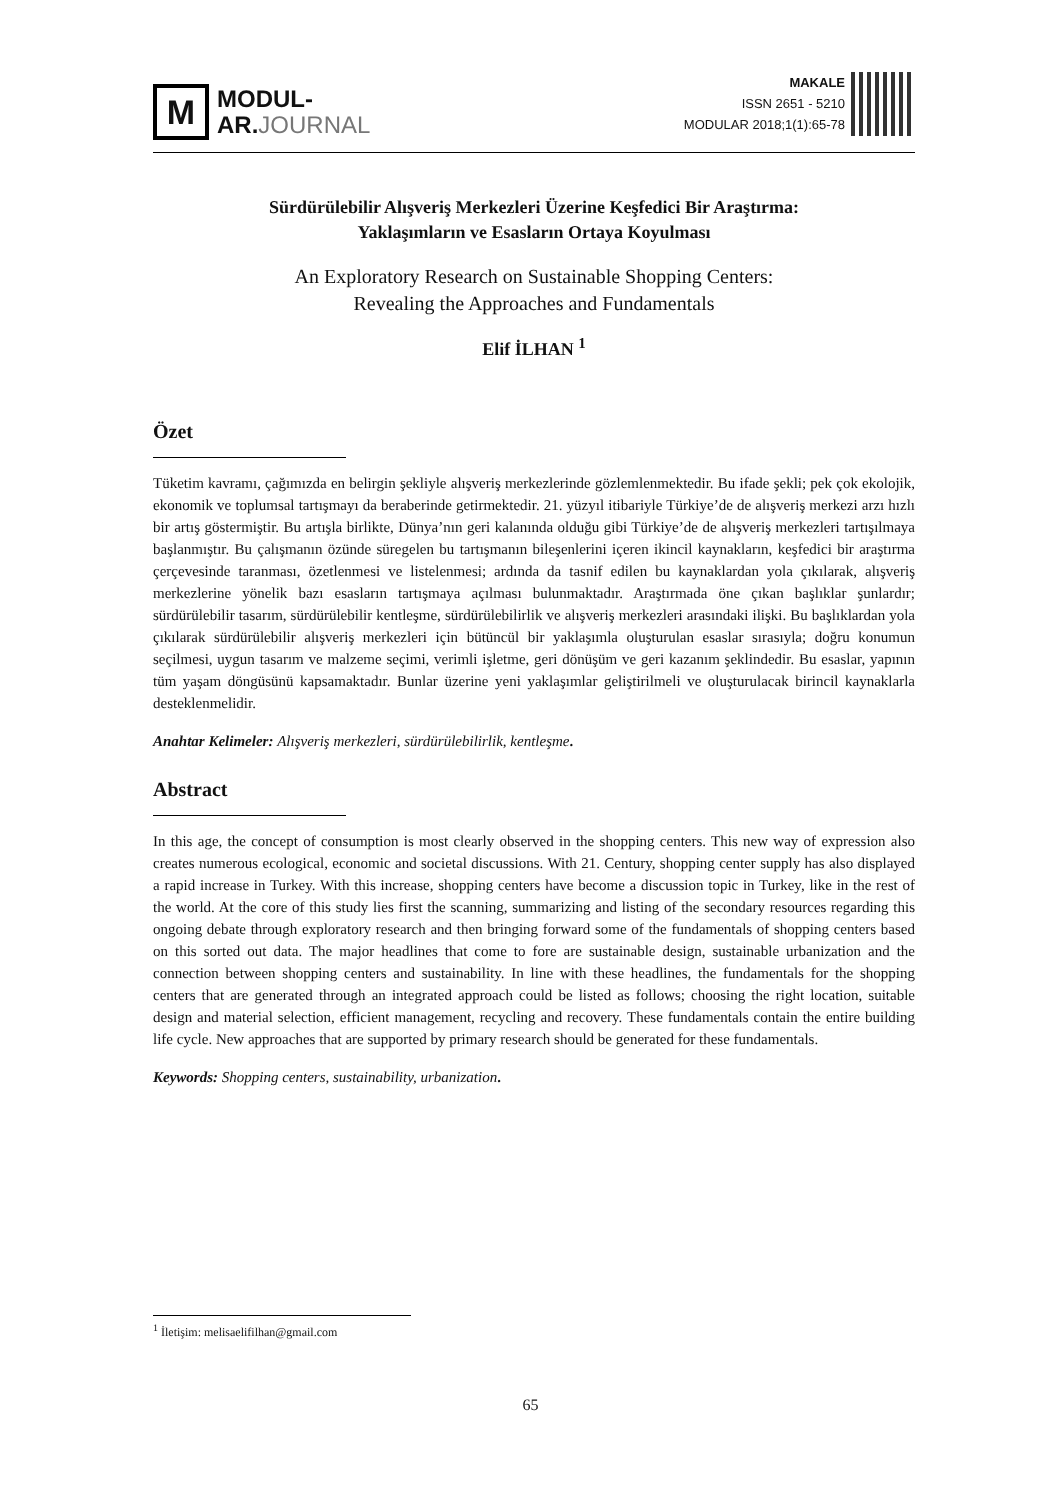M
MODUL-
AR.JOURNAL
MAKALE
ISSN 2651 - 5210
MODULAR 2018;1(1):65-78
Sürdürülebilir Alışveriş Merkezleri Üzerine Keşfedici Bir Araştırma:
Yaklaşımların ve Esasların Ortaya Koyulması
An Exploratory Research on Sustainable Shopping Centers:
Revealing the Approaches and Fundamentals
Elif İLHAN <sup>1</sup>
Özet
Tüketim kavramı, çağımızda en belirgin şekliyle alışveriş merkezlerinde gözlemlenmektedir. Bu ifade şekli; pek çok ekolojik, ekonomik ve toplumsal tartışmayı da beraberinde getirmektedir. 21. yüzyıl itibariyle Türkiye’de de alışveriş merkezi arzı hızlı bir artış göstermiştir. Bu artışla birlikte, Dünya’nın geri kalanında olduğu gibi Türkiye’de de alışveriş merkezleri tartışılmaya başlanmıştır. Bu çalışmanın özünde süregelen bu tartışmanın bileşenlerini içeren ikincil kaynakların, keşfedici bir araştırma çerçevesinde taranması, özetlenmesi ve listelenmesi; ardında da tasnif edilen bu kaynaklardan yola çıkılarak, alışveriş merkezlerine yönelik bazı esasların tartışmaya açılması bulunmaktadır. Araştırmada öne çıkan başlıklar şunlardır; sürdürülebilir tasarım, sürdürülebilir kentleşme, sürdürülebilirlik ve alışveriş merkezleri arasındaki ilişki. Bu başlıklardan yola çıkılarak sürdürülebilir alışveriş merkezleri için bütüncül bir yaklaşımla oluşturulan esaslar sırasıyla; doğru konumun seçilmesi, uygun tasarım ve malzeme seçimi, verimli işletme, geri dönüşüm ve geri kazanım şeklindedir. Bu esaslar, yapının tüm yaşam döngüsünü kapsamaktadır. Bunlar üzerine yeni yaklaşımlar geliştirilmeli ve oluşturulacak birincil kaynaklarla desteklenmelidir.
Anahtar Kelimeler: Alışveriş merkezleri, sürdürülebilirlik, kentleşme.
Abstract
In this age, the concept of consumption is most clearly observed in the shopping centers. This new way of expression also creates numerous ecological, economic and societal discussions. With 21. Century, shopping center supply has also displayed a rapid increase in Turkey. With this increase, shopping centers have become a discussion topic in Turkey, like in the rest of the world. At the core of this study lies first the scanning, summarizing and listing of the secondary resources regarding this ongoing debate through exploratory research and then bringing forward some of the fundamentals of shopping centers based on this sorted out data. The major headlines that come to fore are sustainable design, sustainable urbanization and the connection between shopping centers and sustainability. In line with these headlines, the fundamentals for the shopping centers that are generated through an integrated approach could be listed as follows; choosing the right location, suitable design and material selection, efficient management, recycling and recovery. These fundamentals contain the entire building life cycle. New approaches that are supported by primary research should be generated for these fundamentals.
Keywords: Shopping centers, sustainability, urbanization.
<sup>1</sup> İletişim: melisaelifilhan@gmail.com
65